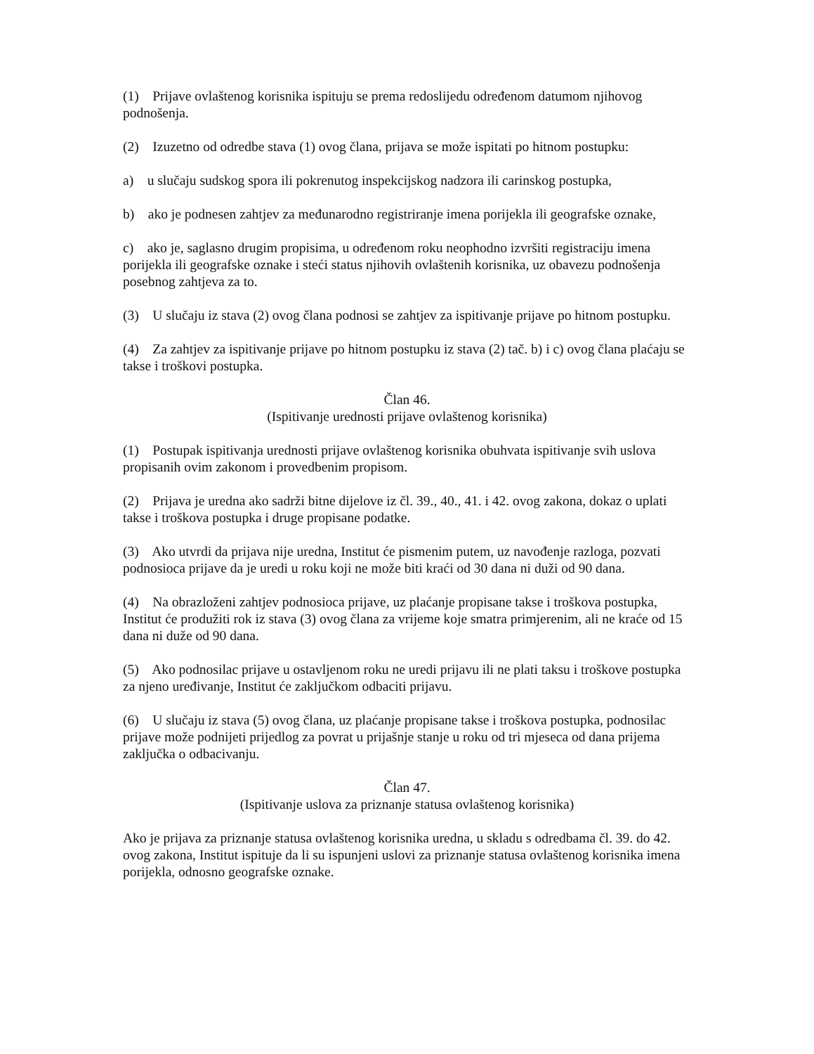(1) Prijave ovlaštenog korisnika ispituju se prema redoslijedu određenom datumom njihovog podnošenja.
(2) Izuzetno od odredbe stava (1) ovog člana, prijava se može ispitati po hitnom postupku:
a) u slučaju sudskog spora ili pokrenutog inspekcijskog nadzora ili carinskog postupka,
b) ako je podnesen zahtjev za međunarodno registriranje imena porijekla ili geografske oznake,
c) ako je, saglasno drugim propisima, u određenom roku neophodno izvršiti registraciju imena porijekla ili geografske oznake i steći status njihovih ovlaštenih korisnika, uz obavezu podnošenja posebnog zahtjeva za to.
(3) U slučaju iz stava (2) ovog člana podnosi se zahtjev za ispitivanje prijave po hitnom postupku.
(4) Za zahtjev za ispitivanje prijave po hitnom postupku iz stava (2) tač. b) i c) ovog člana plaćaju se takse i troškovi postupka.
Član 46.
(Ispitivanje urednosti prijave ovlaštenog korisnika)
(1) Postupak ispitivanja urednosti prijave ovlaštenog korisnika obuhvata ispitivanje svih uslova propisanih ovim zakonom i provedbenim propisom.
(2) Prijava je uredna ako sadrži bitne dijelove iz čl. 39., 40., 41. i 42. ovog zakona, dokaz o uplati takse i troškova postupka i druge propisane podatke.
(3) Ako utvrdi da prijava nije uredna, Institut će pismenim putem, uz navođenje razloga, pozvati podnosioca prijave da je uredi u roku koji ne može biti kraći od 30 dana ni duži od 90 dana.
(4) Na obrazloženi zahtjev podnosioca prijave, uz plaćanje propisane takse i troškova postupka, Institut će produžiti rok iz stava (3) ovog člana za vrijeme koje smatra primjerenim, ali ne kraće od 15 dana ni duže od 90 dana.
(5) Ako podnosilac prijave u ostavljenom roku ne uredi prijavu ili ne plati taksu i troškove postupka za njeno uređivanje, Institut će zaključkom odbaciti prijavu.
(6) U slučaju iz stava (5) ovog člana, uz plaćanje propisane takse i troškova postupka, podnosilac prijave može podnijeti prijedlog za povrat u prijašnje stanje u roku od tri mjeseca od dana prijema zaključka o odbacivanju.
Član 47.
(Ispitivanje uslova za priznanje statusa ovlaštenog korisnika)
Ako je prijava za priznanje statusa ovlaštenog korisnika uredna, u skladu s odredbama čl. 39. do 42. ovog zakona, Institut ispituje da li su ispunjeni uslovi za priznanje statusa ovlaštenog korisnika imena porijekla, odnosno geografske oznake.